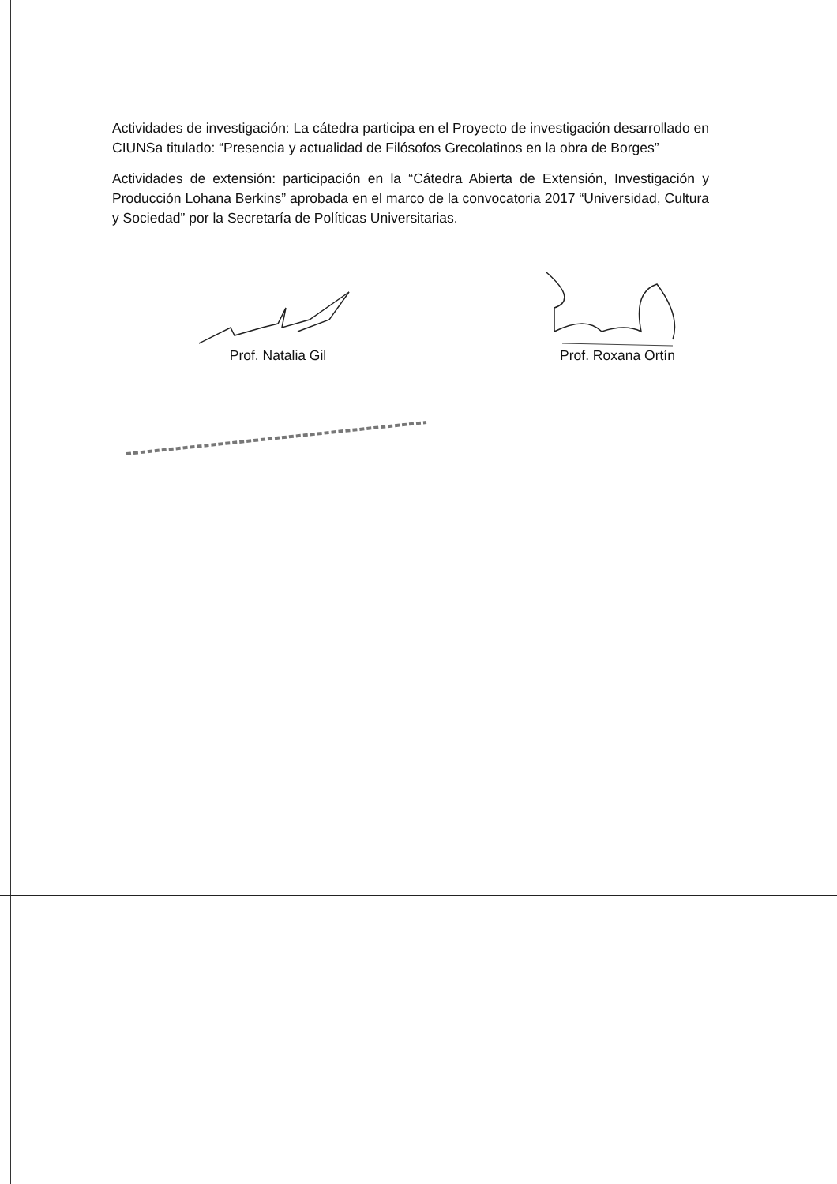Actividades de investigación: La cátedra participa en el Proyecto de investigación desarrollado en CIUNSa titulado: “Presencia y actualidad de Filósofos Grecolatinos en la obra de Borges”
Actividades de extensión: participación en la “Cátedra Abierta de Extensión, Investigación y Producción Lohana Berkins” aprobada en el marco de la convocatoria 2017 “Universidad, Cultura y Sociedad” por la Secretaría de Políticas Universitarias.
Prof. Natalia Gil Prof. Roxana Ortín